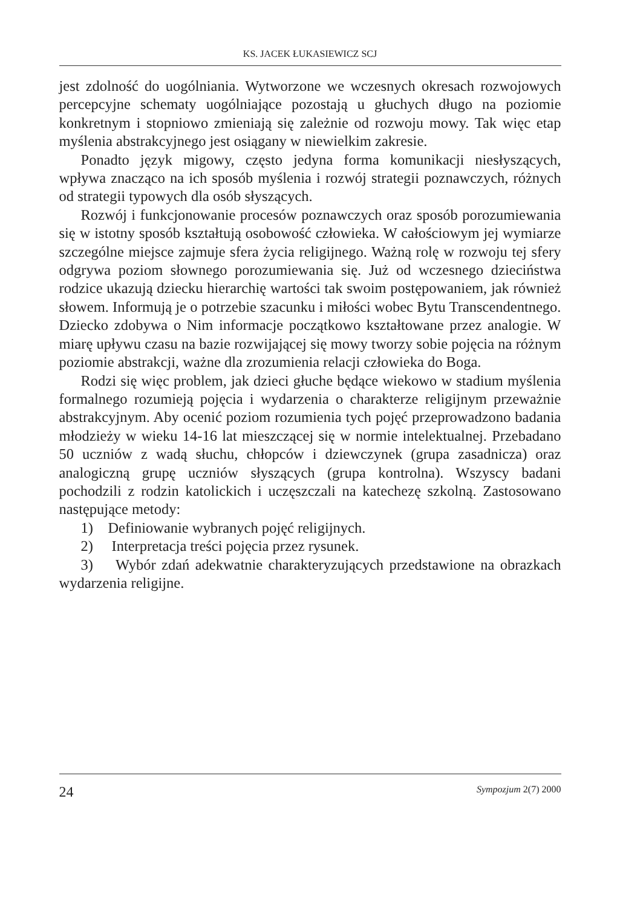KS. JACEK ŁUKASIEWICZ SCJ
jest zdolność do uogólniania. Wytworzone we wczesnych okresach rozwojowych percepcyjne schematy uogólniające pozostają u głuchych długo na poziomie konkretnym i stopniowo zmieniają się zależnie od rozwoju mowy. Tak więc etap myślenia abstrakcyjnego jest osiągany w niewielkim zakresie.
Ponadto język migowy, często jedyna forma komunikacji niesłyszących, wpływa znacząco na ich sposób myślenia i rozwój strategii poznawczych, różnych od strategii typowych dla osób słyszących.
Rozwój i funkcjonowanie procesów poznawczych oraz sposób porozumiewania się w istotny sposób kształtują osobowość człowieka. W całościowym jej wymiarze szczególne miejsce zajmuje sfera życia religijnego. Ważną rolę w rozwoju tej sfery odgrywa poziom słownego porozumiewania się. Już od wczesnego dzieciństwa rodzice ukazują dziecku hierarchię wartości tak swoim postępowaniem, jak również słowem. Informują je o potrzebie szacunku i miłości wobec Bytu Transcendentnego. Dziecko zdobywa o Nim informacje początkowo kształtowane przez analogie. W miarę upływu czasu na bazie rozwijającej się mowy tworzy sobie pojęcia na różnym poziomie abstrakcji, ważne dla zrozumienia relacji człowieka do Boga.
Rodzi się więc problem, jak dzieci głuche będące wiekowo w stadium myślenia formalnego rozumieją pojęcia i wydarzenia o charakterze religijnym przeważnie abstrakcyjnym. Aby ocenić poziom rozumienia tych pojęć przeprowadzono badania młodzieży w wieku 14-16 lat mieszczącej się w normie intelektualnej. Przebadano 50 uczniów z wadą słuchu, chłopców i dziewczynek (grupa zasadnicza) oraz analogiczną grupę uczniów słyszących (grupa kontrolna). Wszyscy badani pochodzili z rodzin katolickich i uczęszczali na katechezę szkolną. Zastosowano następujące metody:
1) Definiowanie wybranych pojęć religijnych.
2) Interpretacja treści pojęcia przez rysunek.
3) Wybór zdań adekwatnie charakteryzujących przedstawione na obrazkach wydarzenia religijne.
24 Sympozjum 2(7) 2000